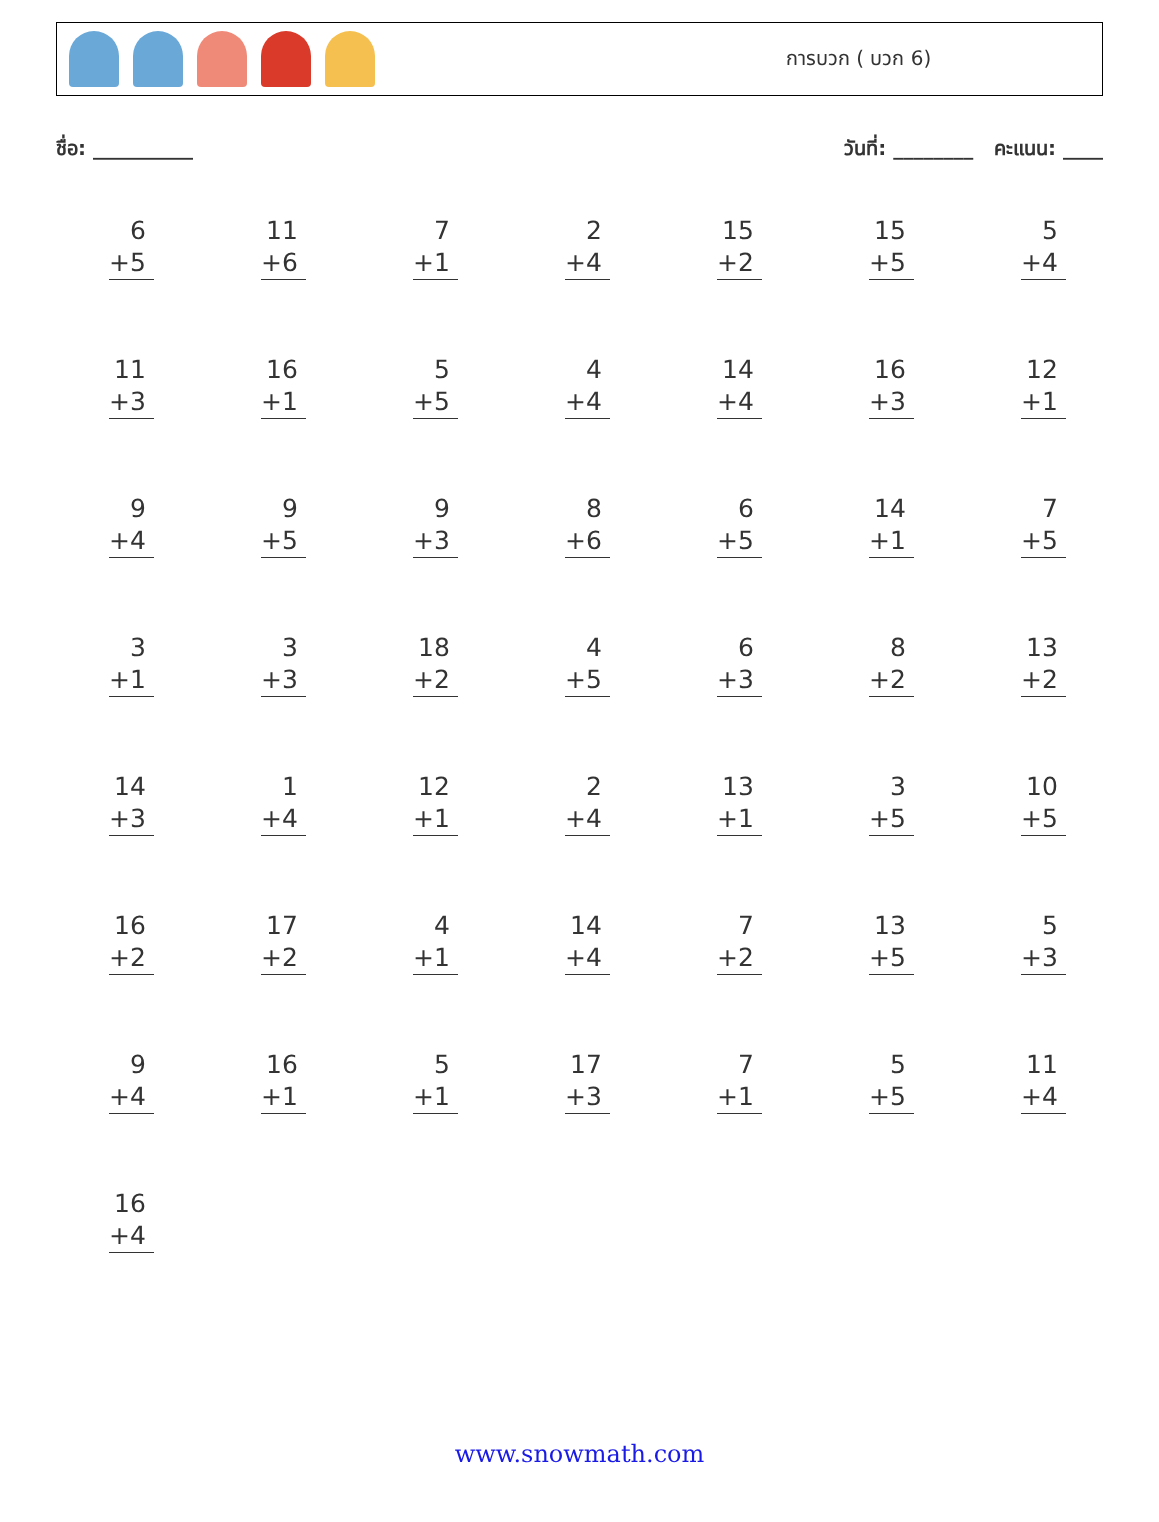การบวก ( บวก 6)
ชื่อ: __________ วันที่: ________ คะแนน: ____
| 6 +5 | 11 +6 | 7 +1 | 2 +4 | 15 +2 | 15 +5 | 5 +4 |
| 11 +3 | 16 +1 | 5 +5 | 4 +4 | 14 +4 | 16 +3 | 12 +1 |
| 9 +4 | 9 +5 | 9 +3 | 8 +6 | 6 +5 | 14 +1 | 7 +5 |
| 3 +1 | 3 +3 | 18 +2 | 4 +5 | 6 +3 | 8 +2 | 13 +2 |
| 14 +3 | 1 +4 | 12 +1 | 2 +4 | 13 +1 | 3 +5 | 10 +5 |
| 16 +2 | 17 +2 | 4 +1 | 14 +4 | 7 +2 | 13 +5 | 5 +3 |
| 9 +4 | 16 +1 | 5 +1 | 17 +3 | 7 +1 | 5 +5 | 11 +4 |
| 16 +4 | | | | | | |
www.snowmath.com